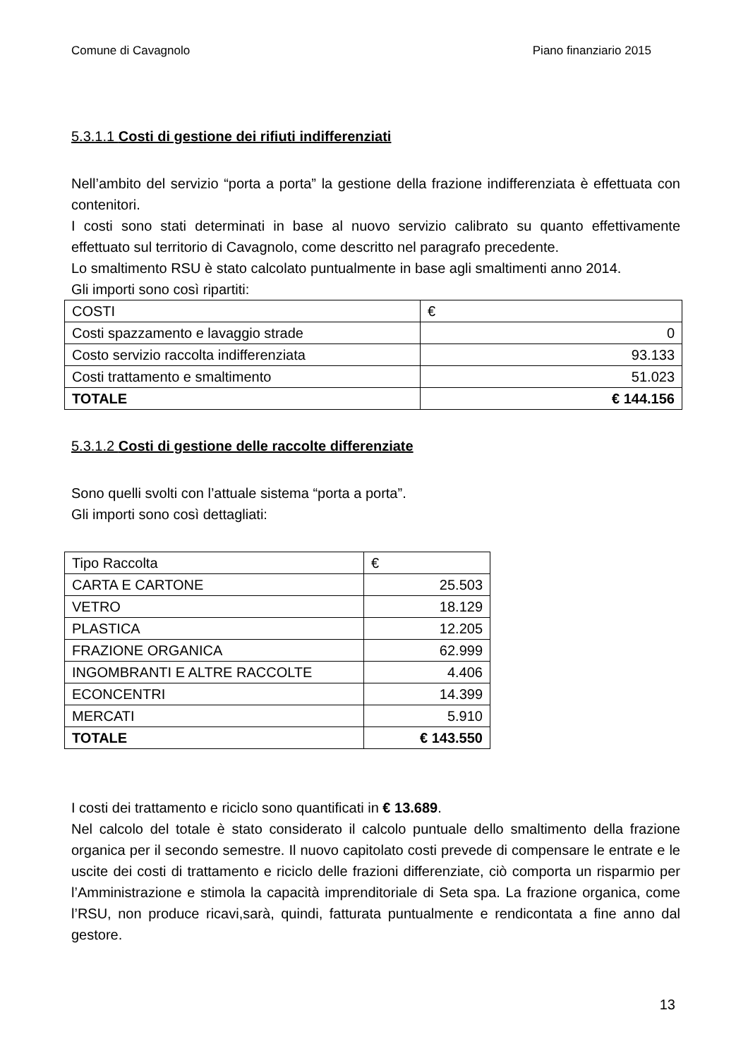Comune di Cavagnolo Piano finanziario 2015
5.3.1.1 Costi di gestione dei rifiuti indifferenziati
Nell’ambito del servizio “porta a porta” la gestione della frazione indifferenziata è effettuata con contenitori.
I costi sono stati determinati in base al nuovo servizio calibrato su quanto effettivamente effettuato sul territorio di Cavagnolo, come descritto nel paragrafo precedente.
Lo smaltimento RSU è stato calcolato puntualmente in base agli smaltimenti anno 2014.
Gli importi sono così ripartiti:
| COSTI | € |
| Costi spazzamento e lavaggio strade | 0 |
| Costo servizio raccolta indifferenziata | 93.133 |
| Costi trattamento e smaltimento | 51.023 |
| TOTALE | € 144.156 |
5.3.1.2 Costi di gestione delle raccolte differenziate
Sono quelli svolti con l’attuale sistema “porta a porta”.
Gli importi sono così dettagliati:
| Tipo Raccolta | € |
| CARTA E CARTONE | 25.503 |
| VETRO | 18.129 |
| PLASTICA | 12.205 |
| FRAZIONE ORGANICA | 62.999 |
| INGOMBRANTI E ALTRE RACCOLTE | 4.406 |
| ECONCENTRI | 14.399 |
| MERCATI | 5.910 |
| TOTALE | € 143.550 |
I costi dei trattamento e riciclo sono quantificati in € 13.689.
Nel calcolo del totale è stato considerato il calcolo puntuale dello smaltimento della frazione organica per il secondo semestre. Il nuovo capitolato costi prevede di compensare le entrate e le uscite dei costi di trattamento e riciclo delle frazioni differenziate, ciò comporta un risparmio per l’Amministrazione e stimola la capacità imprenditoriale di Seta spa. La frazione organica, come l’RSU, non produce ricavi,sarà, quindi, fatturata puntualmente e rendicontata a fine anno dal gestore.
13